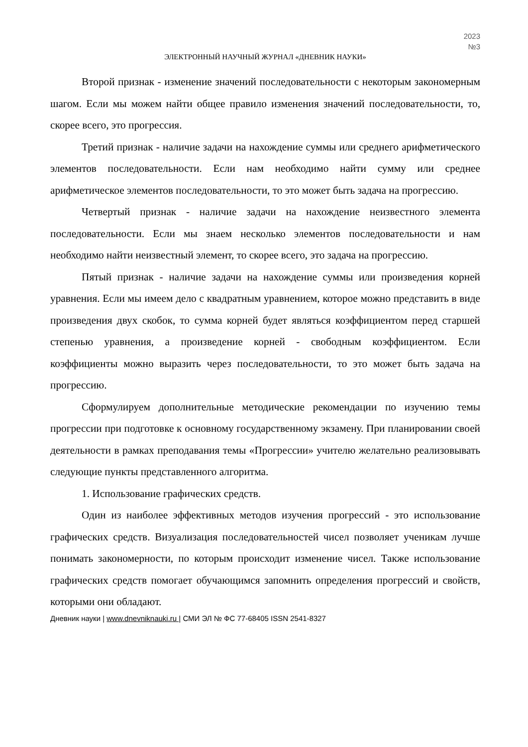2023
№3
ЭЛЕКТРОННЫЙ НАУЧНЫЙ ЖУРНАЛ «ДНЕВНИК НАУКИ»
Второй признак - изменение значений последовательности с некоторым закономерным шагом. Если мы можем найти общее правило изменения значений последовательности, то, скорее всего, это прогрессия.
Третий признак - наличие задачи на нахождение суммы или среднего арифметического элементов последовательности. Если нам необходимо найти сумму или среднее арифметическое элементов последовательности, то это может быть задача на прогрессию.
Четвертый признак - наличие задачи на нахождение неизвестного элемента последовательности. Если мы знаем несколько элементов последовательности и нам необходимо найти неизвестный элемент, то скорее всего, это задача на прогрессию.
Пятый признак - наличие задачи на нахождение суммы или произведения корней уравнения. Если мы имеем дело с квадратным уравнением, которое можно представить в виде произведения двух скобок, то сумма корней будет являться коэффициентом перед старшей степенью уравнения, а произведение корней - свободным коэффициентом. Если коэффициенты можно выразить через последовательности, то это может быть задача на прогрессию.
Сформулируем дополнительные методические рекомендации по изучению темы прогрессии при подготовке к основному государственному экзамену. При планировании своей деятельности в рамках преподавания темы «Прогрессии» учителю желательно реализовывать следующие пункты представленного алгоритма.
1. Использование графических средств.
Один из наиболее эффективных методов изучения прогрессий - это использование графических средств. Визуализация последовательностей чисел позволяет ученикам лучше понимать закономерности, по которым происходит изменение чисел. Также использование графических средств помогает обучающимся запомнить определения прогрессий и свойств, которыми они обладают.
Дневник науки | www.dnevniknauki.ru | СМИ ЭЛ № ФС 77-68405 ISSN 2541-8327